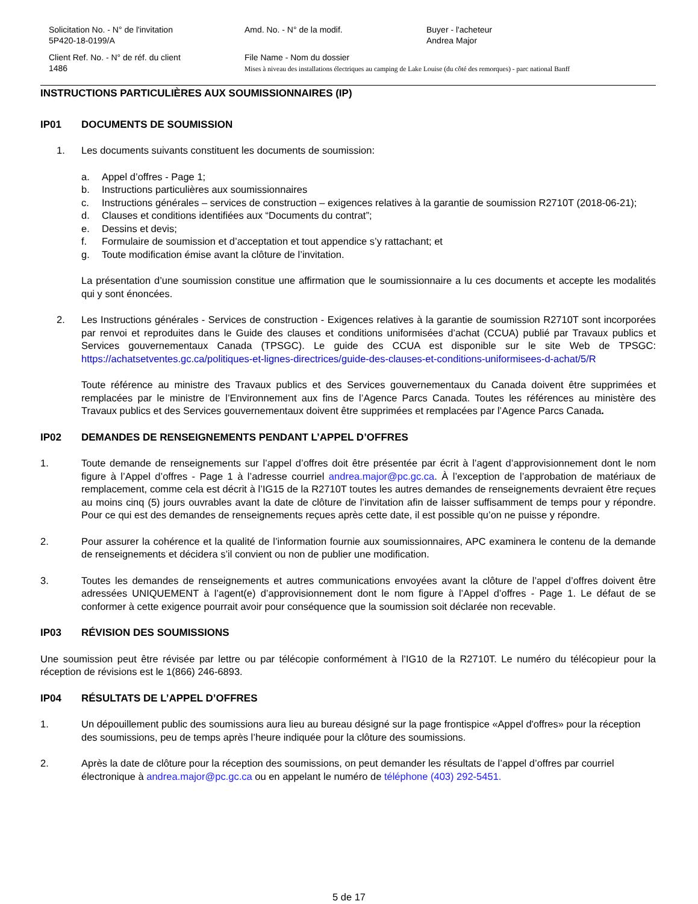Solicitation No. - N° de l'invitation
5P420-18-0199/A
Amd. No. - N° de la modif.
Buyer - l'acheteur
Andrea Major
Client Ref. No. - N° de réf. du client
1486
File Name - Nom du dossier
Mises à niveau des installations électriques au camping de Lake Louise (du côté des remorques) - parc national Banff
INSTRUCTIONS PARTICULIÈRES AUX SOUMISSIONNAIRES (IP)
IP01 DOCUMENTS DE SOUMISSION
1. Les documents suivants constituent les documents de soumission:
a. Appel d’offres - Page 1;
b. Instructions particulières aux soumissionnaires
c. Instructions générales – services de construction – exigences relatives à la garantie de soumission R2710T (2018-06-21);
d. Clauses et conditions identifiées aux “Documents du contrat”;
e. Dessins et devis;
f. Formulaire de soumission et d’acceptation et tout appendice s’y rattachant; et
g. Toute modification émise avant la clôture de l’invitation.
La présentation d’une soumission constitue une affirmation que le soumissionnaire a lu ces documents et accepte les modalités qui y sont énoncées.
2. Les Instructions générales - Services de construction - Exigences relatives à la garantie de soumission R2710T sont incorporées par renvoi et reproduites dans le Guide des clauses et conditions uniformisées d’achat (CCUA) publié par Travaux publics et Services gouvernementaux Canada (TPSGC). Le guide des CCUA est disponible sur le site Web de TPSGC: https://achatsetventes.gc.ca/politiques-et-lignes-directrices/guide-des-clauses-et-conditions-uniformisees-d-achat/5/R
Toute référence au ministre des Travaux publics et des Services gouvernementaux du Canada doivent être supprimées et remplacées par le ministre de l’Environnement aux fins de l’Agence Parcs Canada. Toutes les références au ministère des Travaux publics et des Services gouvernementaux doivent être supprimées et remplacées par l’Agence Parcs Canada.
IP02 DEMANDES DE RENSEIGNEMENTS PENDANT L’APPEL D’OFFRES
1. Toute demande de renseignements sur l’appel d’offres doit être présentée par écrit à l’agent d’approvisionnement dont le nom figure à l’Appel d’offres - Page 1 à l’adresse courriel andrea.major@pc.gc.ca. À l’exception de l’approbation de matériaux de remplacement, comme cela est décrit à l’IG15 de la R2710T toutes les autres demandes de renseignements devraient être reçues au moins cinq (5) jours ouvrables avant la date de clôture de l’invitation afin de laisser suffisamment de temps pour y répondre. Pour ce qui est des demandes de renseignements reçues après cette date, il est possible qu’on ne puisse y répondre.
2. Pour assurer la cohérence et la qualité de l’information fournie aux soumissionnaires, APC examinera le contenu de la demande de renseignements et décidera s’il convient ou non de publier une modification.
3. Toutes les demandes de renseignements et autres communications envoyées avant la clôture de l’appel d’offres doivent être adressées UNIQUEMENT à l’agent(e) d’approvisionnement dont le nom figure à l’Appel d’offres - Page 1. Le défaut de se conformer à cette exigence pourrait avoir pour conséquence que la soumission soit déclarée non recevable.
IP03 RÉVISION DES SOUMISSIONS
Une soumission peut être révisée par lettre ou par télécopie conformément à l’IG10 de la R2710T. Le numéro du télécopieur pour la réception de révisions est le 1(866) 246-6893.
IP04 RÉSULTATS DE L’APPEL D’OFFRES
1. Un dépouillement public des soumissions aura lieu au bureau désigné sur la page frontispice «Appel d'offres» pour la réception des soumissions, peu de temps après l’heure indiquée pour la clôture des soumissions.
2. Après la date de clôture pour la réception des soumissions, on peut demander les résultats de l’appel d’offres par courriel électronique à andrea.major@pc.gc.ca ou en appelant le numéro de téléphone (403) 292-5451.
5 de 17